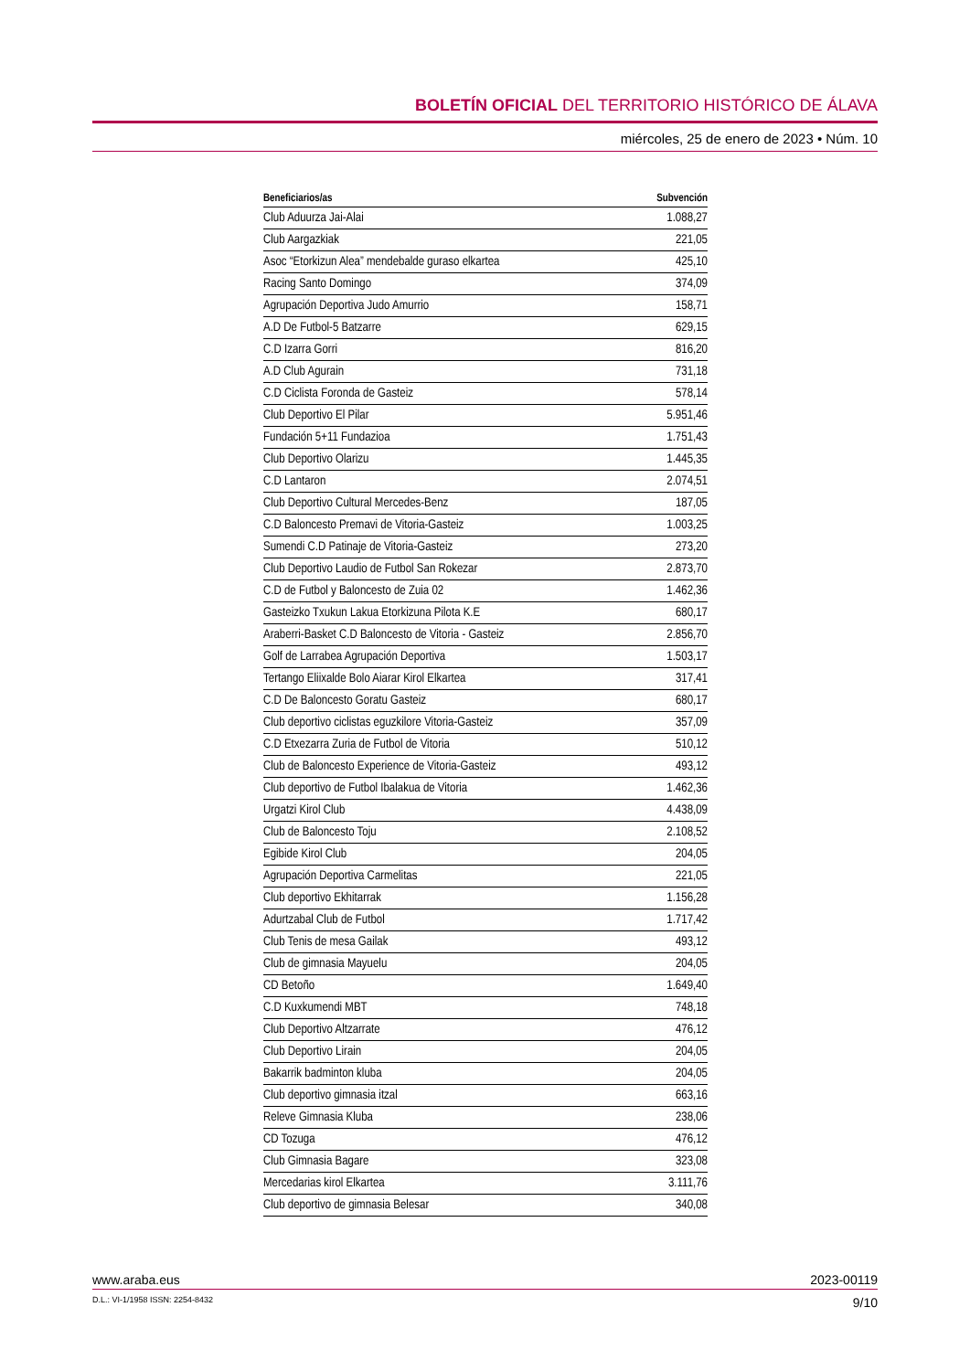BOLETÍN OFICIAL DEL TERRITORIO HISTÓRICO DE ÁLAVA
miércoles, 25 de enero de 2023 • Núm. 10
| Beneficiarios/as | Subvención |
| --- | --- |
| Club Aduurza Jai-Alai | 1.088,27 |
| Club Aargazkiak | 221,05 |
| Asoc “Etorkizun Alea” mendebalde guraso elkartea | 425,10 |
| Racing Santo Domingo | 374,09 |
| Agrupación Deportiva Judo Amurrio | 158,71 |
| A.D De Futbol-5 Batzarre | 629,15 |
| C.D Izarra Gorri | 816,20 |
| A.D Club Agurain | 731,18 |
| C.D Ciclista Foronda de Gasteiz | 578,14 |
| Club Deportivo El Pilar | 5.951,46 |
| Fundación 5+11 Fundazioa | 1.751,43 |
| Club Deportivo Olarizu | 1.445,35 |
| C.D Lantaron | 2.074,51 |
| Club Deportivo Cultural Mercedes-Benz | 187,05 |
| C.D Baloncesto Premavi de Vitoria-Gasteiz | 1.003,25 |
| Sumendi C.D Patinaje de Vitoria-Gasteiz | 273,20 |
| Club Deportivo Laudio de Futbol San Rokezar | 2.873,70 |
| C.D de Futbol y Baloncesto de Zuia 02 | 1.462,36 |
| Gasteizko Txukun Lakua Etorkizuna Pilota K.E | 680,17 |
| Araberri-Basket C.D Baloncesto de Vitoria - Gasteiz | 2.856,70 |
| Golf de Larrabea Agrupación Deportiva | 1.503,17 |
| Tertango Eliixalde Bolo Aiarar Kirol Elkartea | 317,41 |
| C.D De Baloncesto Goratu Gasteiz | 680,17 |
| Club deportivo ciclistas eguzkilore Vitoria-Gasteiz | 357,09 |
| C.D Etxezarra Zuria de Futbol de Vitoria | 510,12 |
| Club de Baloncesto Experience de Vitoria-Gasteiz | 493,12 |
| Club deportivo de Futbol Ibalakua de Vitoria | 1.462,36 |
| Urgatzi Kirol Club | 4.438,09 |
| Club de Baloncesto Toju | 2.108,52 |
| Egibide Kirol Club | 204,05 |
| Agrupación Deportiva Carmelitas | 221,05 |
| Club deportivo Ekhitarrak | 1.156,28 |
| Adurtzabal Club de Futbol | 1.717,42 |
| Club Tenis de mesa Gailak | 493,12 |
| Club de gimnasia Mayuelu | 204,05 |
| CD Betoño | 1.649,40 |
| C.D Kuxkumendi MBT | 748,18 |
| Club Deportivo Altzarrate | 476,12 |
| Club Deportivo Lirain | 204,05 |
| Bakarrik badminton kluba | 204,05 |
| Club deportivo gimnasia itzal | 663,16 |
| Releve Gimnasia Kluba | 238,06 |
| CD Tozuga | 476,12 |
| Club Gimnasia Bagare | 323,08 |
| Mercedarias kirol Elkartea | 3.111,76 |
| Club deportivo de gimnasia Belesar | 340,08 |
www.araba.eus 2023-00119
D.L.: VI-1/1958 ISSN: 2254-8432 9/10